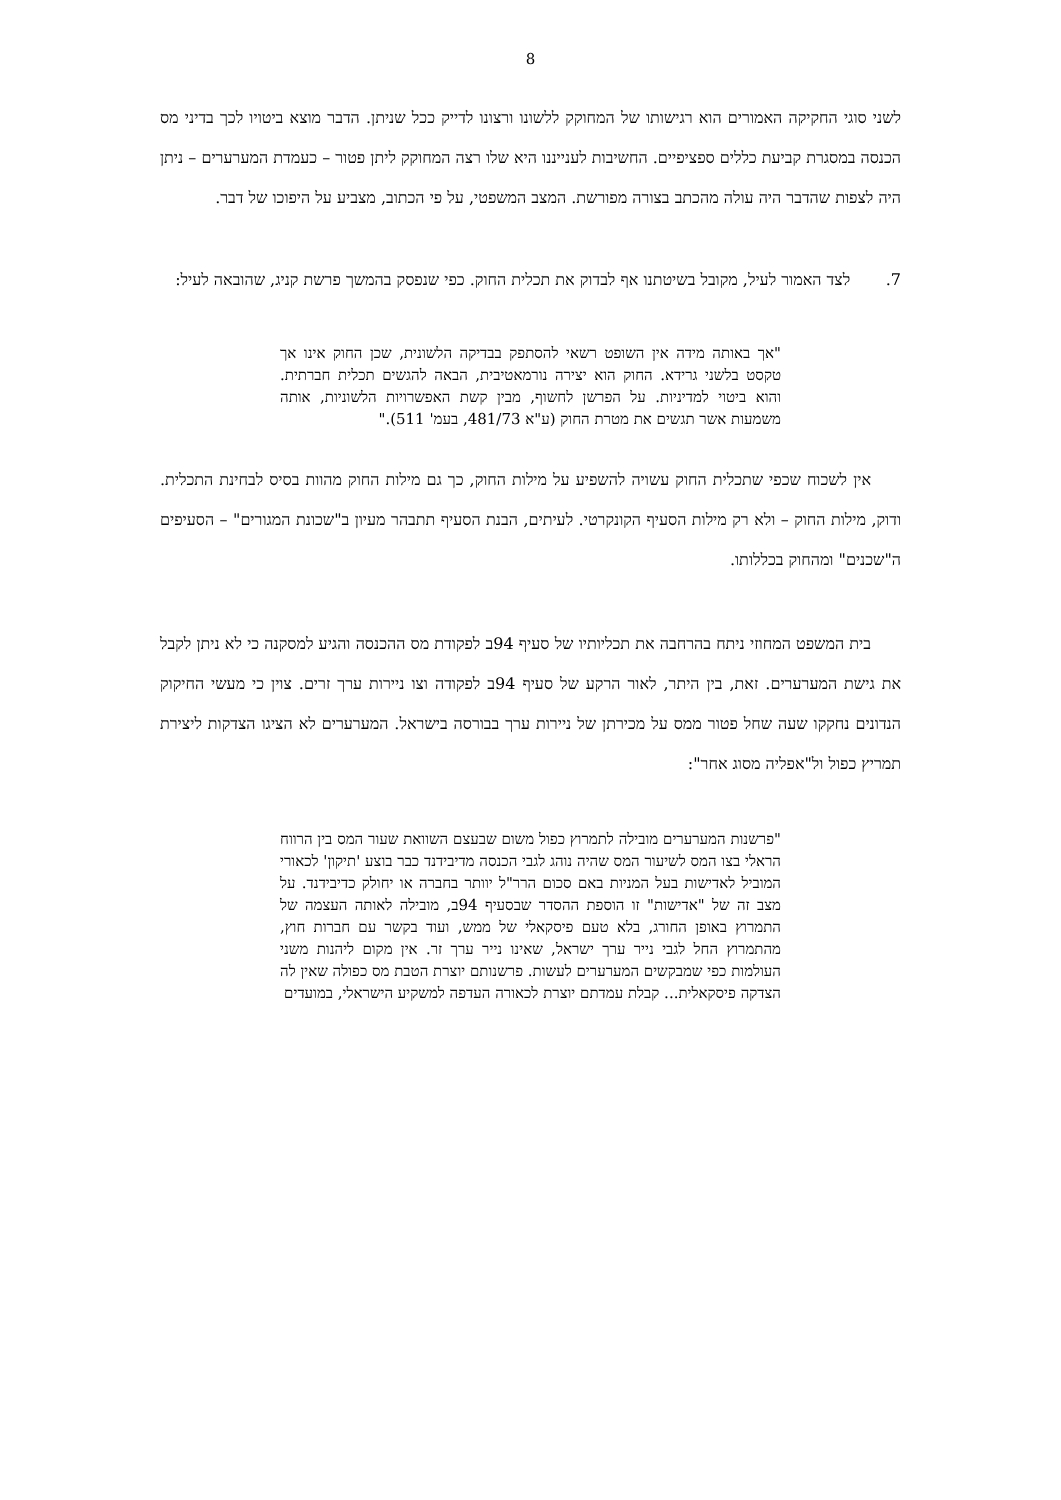8
לשני סוגי החקיקה האמורים הוא רגישותו של המחוקק ללשונו ורצונו לדייק ככל שניתן. הדבר מוצא ביטויו לכך בדיני מס הכנסה במסגרת קביעת כללים ספציפיים. החשיבות לענייננו היא שלו רצה המחוקק ליתן פטור – כעמדת המערערים – ניתן היה לצפות שהדבר היה עולה מהכתב בצורה מפורשת. המצב המשפטי, על פי הכתוב, מצביע על היפוכו של דבר.
7. לצד האמור לעיל, מקובל בשיטתנו אף לבדוק את תכלית החוק. כפי שנפסק בהמשך פרשת קניג, שהובאה לעיל:
"אך באותה מידה אין השופט רשאי להסתפק בבדיקה הלשונית, שכן החוק אינו אך טקסט בלשני גרידא. החוק הוא יצירה נורמאטיבית, הבאה להגשים תכלית חברתית. והוא ביטוי למדיניות. על הפרשן לחשוף, מבין קשת האפשרויות הלשוניות, אותה משמעות אשר תגשים את מטרת החוק (ע"א 481/73, בעמ' 511)."
אין לשכוח שכפי שתכלית החוק עשויה להשפיע על מילות החוק, כך גם מילות החוק מהוות בסיס לבחינת התכלית. ודוק, מילות החוק – ולא רק מילות הסעיף הקונקרטי. לעיתים, הבנת הסעיף תתבהר מעיון ב"שכונת המגורים" – הסעיפים ה"שכנים" ומהחוק בכללותו.
בית המשפט המחוזי ניתח בהרחבה את תכליותיו של סעיף 94ב לפקודת מס ההכנסה והגיע למסקנה כי לא ניתן לקבל את גישת המערערים. זאת, בין היתר, לאור הרקע של סעיף 94ב לפקודה וצו ניירות ערך זרים. צוין כי מעשי החיקוק הנדונים נחקקו שעה שחל פטור ממס על מכירתן של ניירות ערך בבורסה בישראל. המערערים לא הציגו הצדקות ליצירת תמריץ כפול ול"אפליה מסוג אחר":
"פרשנות המערערים מובילה לתמרוץ כפול משום שבעצם השוואת שעור המס בין הרווח הראלי בצו המס לשיעור המס שהיה נוהג לגבי הכנסה מדיבידנד כבר בוצע 'תיקון' לכאורי המוביל לאדישות בעל המניות באם סכום הרר"ל יוותר בחברה או יחולק כדיבידנד. על מצב זה של "אדישות" זו הוספת ההסדר שבסעיף 94ב, מובילה לאותה העצמה של התמרוץ באופן החורג, בלא טעם פיסקאלי של ממש, ועוד בקשר עם חברות חוץ, מהתמרוץ החל לגבי נייר ערך ישראל, שאינו נייר ערך זר. אין מקום ליהנות משני העולמות כפי שמבקשים המערערים לעשות. פרשנותם יוצרת הטבת מס כפולה שאין לה הצדקה פיסקאלית... קבלת עמדתם יוצרת לכאורה העדפה למשקיע הישראלי, במועדים